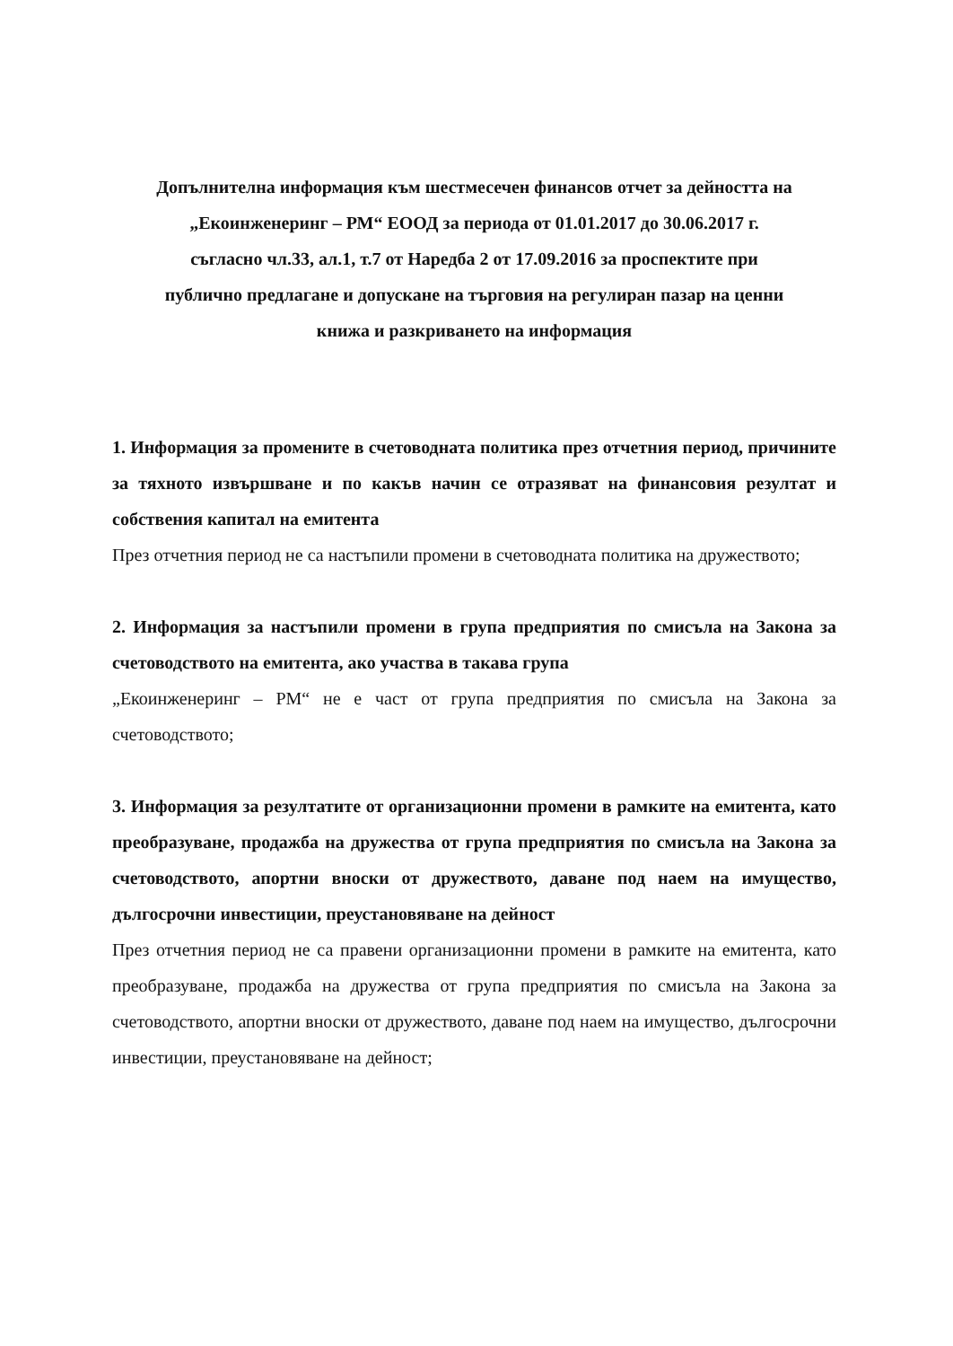Допълнителна информация към шестмесечен финансов отчет за дейността на
„Екоинженеринг – РМ“ ЕООД за периода от 01.01.2017 до 30.06.2017 г.
съгласно чл.33, ал.1, т.7 от Наредба 2 от 17.09.2016 за проспектите при
публично предлагане и допускане на търговия на регулиран пазар на ценни
книжа и разкриването на информация
1. Информация за промените в счетоводната политика през отчетния период, причините за тяхното извършване и по какъв начин се отразяват на финансовия резултат и собствения капитал на емитента
През отчетния период не са настъпили промени в счетоводната политика на дружеството;
2. Информация за настъпили промени в група предприятия по смисъла на Закона за счетоводството на емитента, ако участва в такава група
„Екоинженеринг – РМ“ не е част от група предприятия по смисъла на Закона за счетоводството;
3. Информация за резултатите от организационни промени в рамките на емитента, като преобразуване, продажба на дружества от група предприятия по смисъла на Закона за счетоводството, апортни вноски от дружеството, даване под наем на имущество, дългосрочни инвестиции, преустановяване на дейност
През отчетния период не са правени организационни промени в рамките на емитента, като преобразуване, продажба на дружества от група предприятия по смисъла на Закона за счетоводството, апортни вноски от дружеството, даване под наем на имущество, дългосрочни инвестиции, преустановяване на дейност;